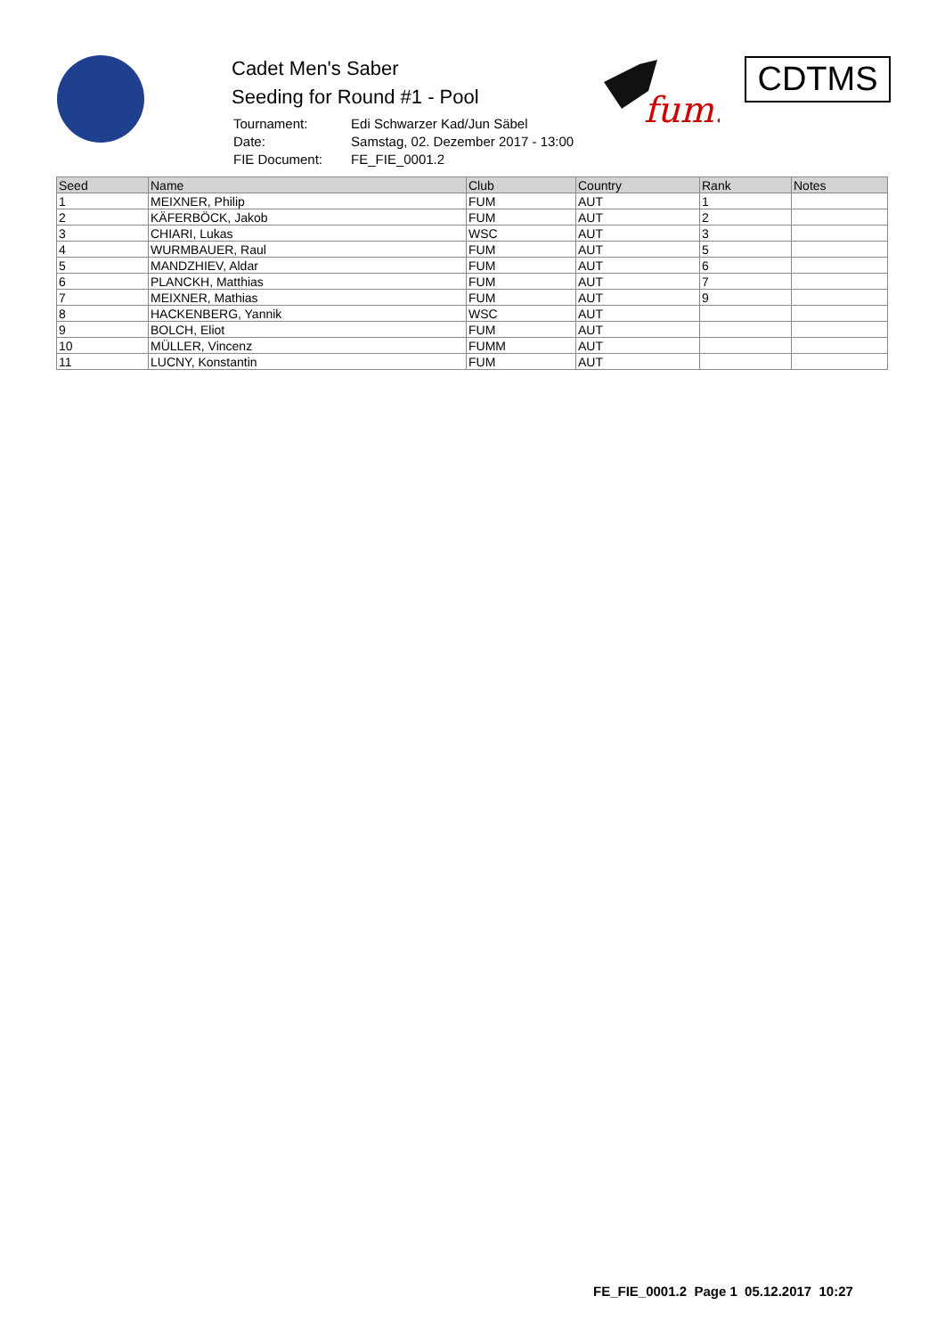Cadet Men's Saber
Seeding for Round #1 - Pool
| Tournament: | Edi Schwarzer Kad/Jun Säbel |
| Date: | Samstag, 02. Dezember 2017 - 13:00 |
| FIE Document: | FE_FIE_0001.2 |
fum.
CDTMS
| Seed | Name | Club | Country | Rank | Notes |
| --- | --- | --- | --- | --- | --- |
| 1 | MEIXNER, Philip | FUM | AUT | 1 | |
| 2 | KÄFERBÖCK, Jakob | FUM | AUT | 2 | |
| 3 | CHIARI, Lukas | WSC | AUT | 3 | |
| 4 | WURMBAUER, Raul | FUM | AUT | 5 | |
| 5 | MANDZHIEV, Aldar | FUM | AUT | 6 | |
| 6 | PLANCKH, Matthias | FUM | AUT | 7 | |
| 7 | MEIXNER, Mathias | FUM | AUT | 9 | |
| 8 | HACKENBERG, Yannik | WSC | AUT | | |
| 9 | BOLCH, Eliot | FUM | AUT | | |
| 10 | MÜLLER, Vincenz | FUMM | AUT | | |
| 11 | LUCNY, Konstantin | FUM | AUT | | |
FE_FIE_0001.2 Page 1 05.12.2017 10:27